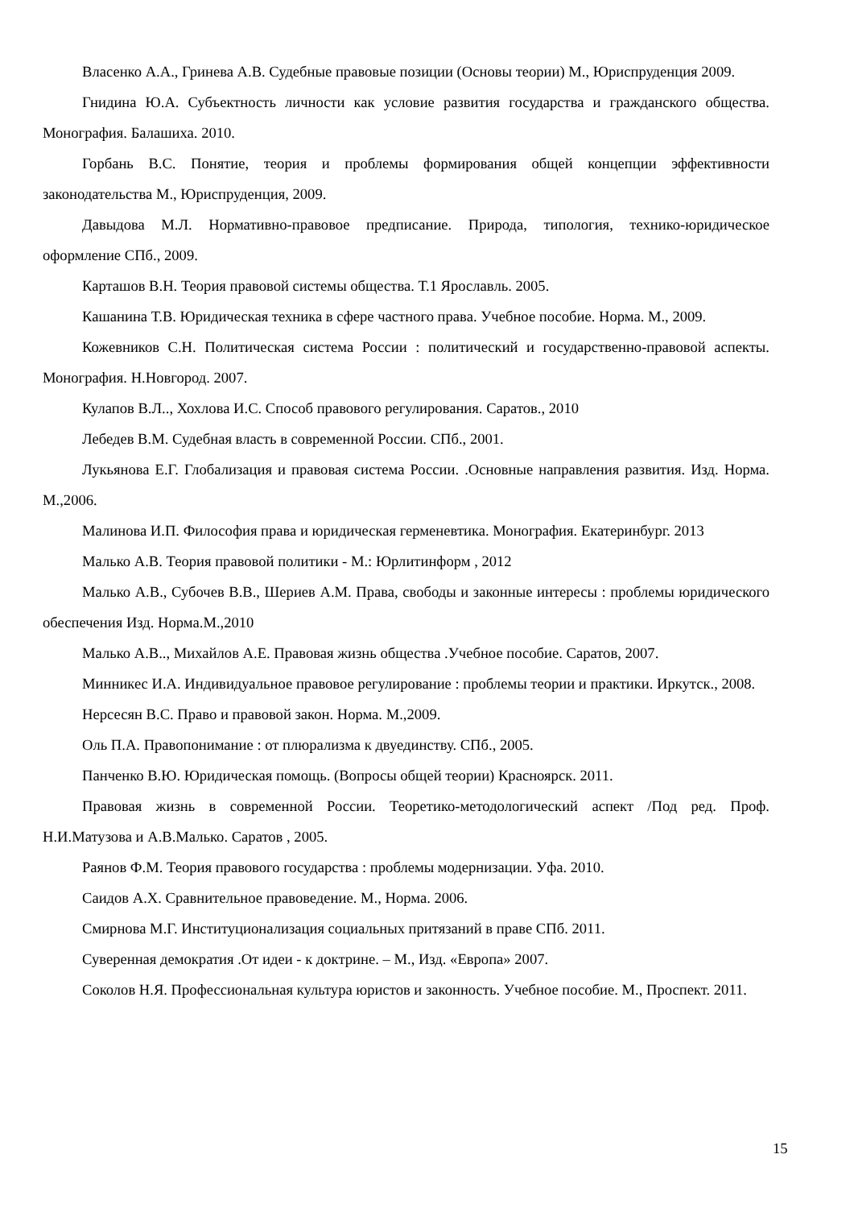Власенко А.А., Гринева А.В. Судебные правовые позиции (Основы теории) М., Юриспруденция 2009.
Гнидина Ю.А. Субъектность личности как условие развития государства и гражданского общества. Монография. Балашиха. 2010.
Горбань В.С. Понятие, теория и проблемы формирования общей концепции эффективности законодательства М., Юриспруденция, 2009.
Давыдова М.Л. Нормативно-правовое предписание. Природа, типология, технико-юридическое оформление СПб., 2009.
Карташов В.Н. Теория правовой системы общества. Т.1 Ярославль. 2005.
Кашанина Т.В. Юридическая техника в сфере частного права. Учебное пособие. Норма. М., 2009.
Кожевников С.Н. Политическая система России : политический и государственно-правовой аспекты. Монография. Н.Новгород. 2007.
Кулапов В.Л.., Хохлова И.С. Способ правового регулирования. Саратов., 2010
Лебедев В.М. Судебная власть в современной России. СПб., 2001.
Лукьянова Е.Г. Глобализация и правовая система России. .Основные направления развития. Изд. Норма. М.,2006.
Малинова И.П. Философия права и юридическая герменевтика. Монография. Екатеринбург. 2013
Малько А.В. Теория правовой политики - М.: Юрлитинформ , 2012
Малько А.В., Субочев В.В., Шериев А.М. Права, свободы и законные интересы : проблемы юридического обеспечения Изд. Норма.М.,2010
Малько А.В.., Михайлов А.Е. Правовая жизнь общества .Учебное пособие. Саратов, 2007.
Минникес И.А. Индивидуальное правовое регулирование : проблемы теории и практики. Иркутск., 2008.
Нерсесян В.С. Право и правовой закон. Норма. М.,2009.
Оль П.А. Правопонимание : от плюрализма к двуединству. СПб., 2005.
Панченко В.Ю. Юридическая помощь. (Вопросы общей теории) Красноярск. 2011.
Правовая жизнь в современной России. Теоретико-методологический аспект /Под ред. Проф. Н.И.Матузова и А.В.Малько. Саратов , 2005.
Раянов Ф.М. Теория правового государства : проблемы модернизации. Уфа. 2010.
Саидов А.Х. Сравнительное правоведение. М., Норма. 2006.
Смирнова М.Г. Институционализация социальных притязаний в праве СПб. 2011.
Суверенная демократия .От идеи - к доктрине. – М., Изд. «Европа» 2007.
Соколов Н.Я. Профессиональная культура юристов и законность. Учебное пособие. М., Проспект. 2011.
15